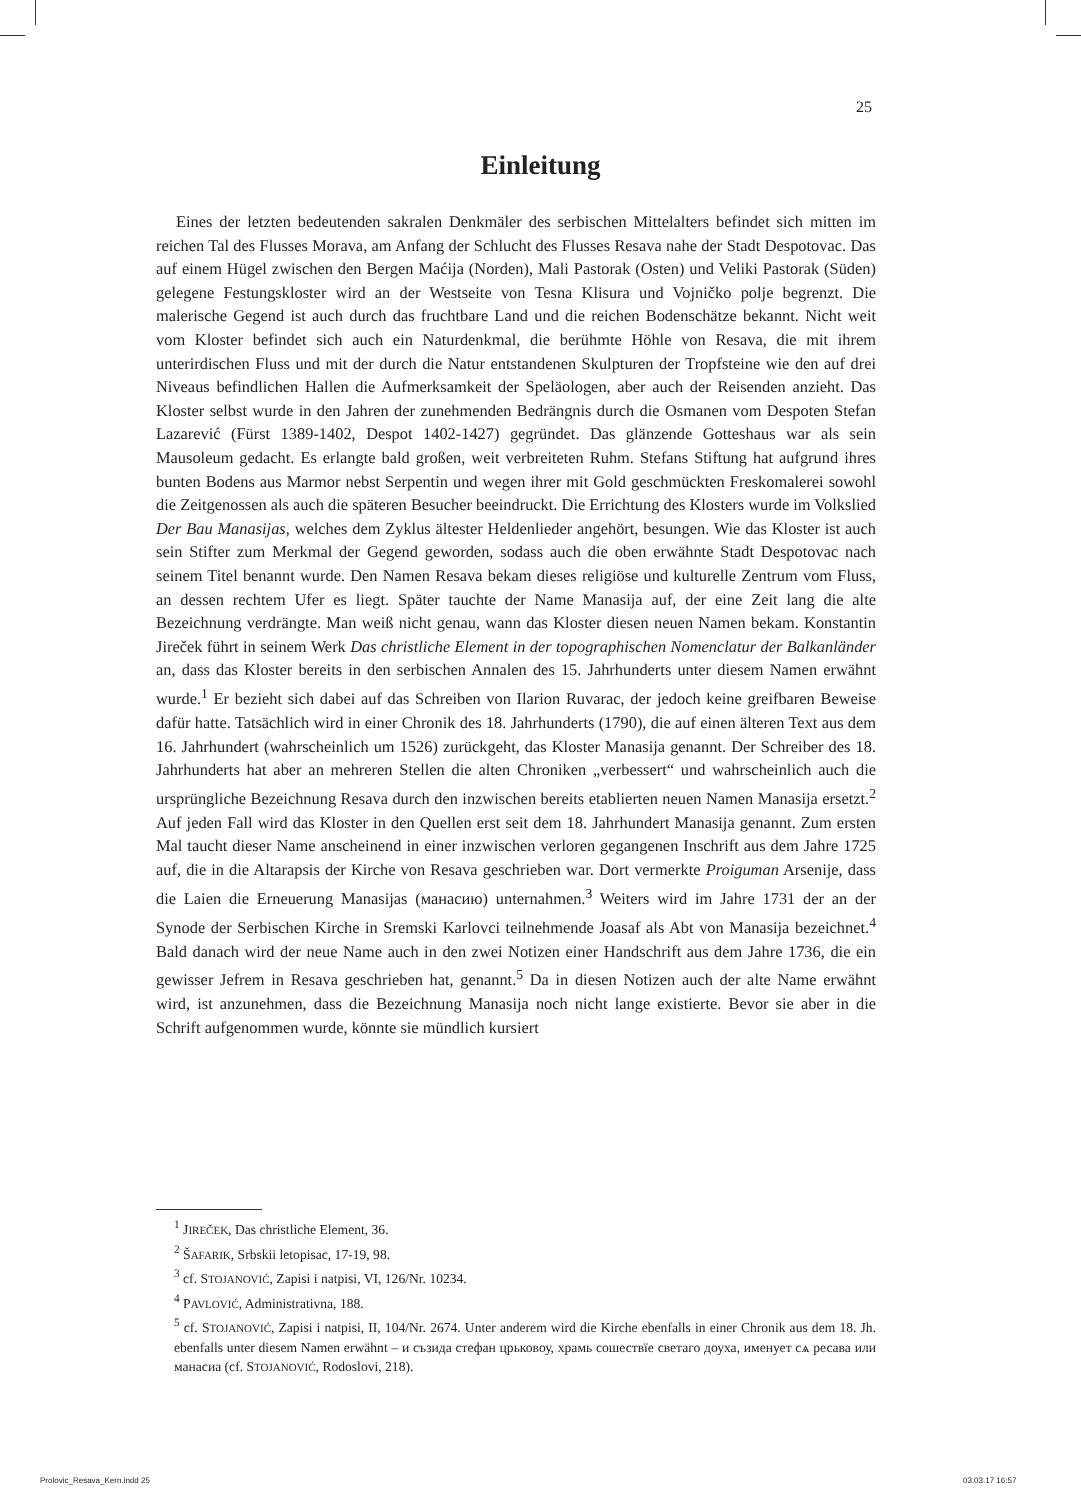25
Einleitung
Eines der letzten bedeutenden sakralen Denkmäler des serbischen Mittelalters befindet sich mitten im reichen Tal des Flusses Morava, am Anfang der Schlucht des Flusses Resava nahe der Stadt Despotovac. Das auf einem Hügel zwischen den Bergen Maćija (Norden), Mali Pastorak (Osten) und Veliki Pastorak (Süden) gelegene Festungskloster wird an der Westseite von Tesna Klisura und Vojničko polje begrenzt. Die malerische Gegend ist auch durch das fruchtbare Land und die reichen Bodenschätze bekannt. Nicht weit vom Kloster befindet sich auch ein Naturdenkmal, die berühmte Höhle von Resava, die mit ihrem unterirdischen Fluss und mit der durch die Natur entstandenen Skulpturen der Tropfsteine wie den auf drei Niveaus befindlichen Hallen die Aufmerksamkeit der Speläologen, aber auch der Reisenden anzieht. Das Kloster selbst wurde in den Jahren der zunehmenden Bedrängnis durch die Osmanen vom Despoten Stefan Lazarević (Fürst 1389-1402, Despot 1402-1427) gegründet. Das glänzende Gotteshaus war als sein Mausoleum gedacht. Es erlangte bald großen, weit verbreiteten Ruhm. Stefans Stiftung hat aufgrund ihres bunten Bodens aus Marmor nebst Serpentin und wegen ihrer mit Gold geschmückten Freskomalerei sowohl die Zeitgenossen als auch die späteren Besucher beeindruckt. Die Errichtung des Klosters wurde im Volkslied Der Bau Manasijas, welches dem Zyklus ältester Heldenlieder angehört, besungen. Wie das Kloster ist auch sein Stifter zum Merkmal der Gegend geworden, sodass auch die oben erwähnte Stadt Despotovac nach seinem Titel benannt wurde. Den Namen Resava bekam dieses religiöse und kulturelle Zentrum vom Fluss, an dessen rechtem Ufer es liegt. Später tauchte der Name Manasija auf, der eine Zeit lang die alte Bezeichnung verdrängte. Man weiß nicht genau, wann das Kloster diesen neuen Namen bekam. Konstantin Jireček führt in seinem Werk Das christliche Element in der topographischen Nomenclatur der Balkanländer an, dass das Kloster bereits in den serbischen Annalen des 15. Jahrhunderts unter diesem Namen erwähnt wurde.<sup>1</sup> Er bezieht sich dabei auf das Schreiben von Ilarion Ruvarac, der jedoch keine greifbaren Beweise dafür hatte. Tatsächlich wird in einer Chronik des 18. Jahrhunderts (1790), die auf einen älteren Text aus dem 16. Jahrhundert (wahrscheinlich um 1526) zurückgeht, das Kloster Manasija genannt. Der Schreiber des 18. Jahrhunderts hat aber an mehreren Stellen die alten Chroniken „verbessert“ und wahrscheinlich auch die ursprüngliche Bezeichnung Resava durch den inzwischen bereits etablierten neuen Namen Manasija ersetzt.<sup>2</sup> Auf jeden Fall wird das Kloster in den Quellen erst seit dem 18. Jahrhundert Manasija genannt. Zum ersten Mal taucht dieser Name anscheinend in einer inzwischen verloren gegangenen Inschrift aus dem Jahre 1725 auf, die in die Altarapsis der Kirche von Resava geschrieben war. Dort vermerkte Proiguman Arsenije, dass die Laien die Erneuerung Manasijas (манасию) unternahmen.<sup>3</sup> Weiters wird im Jahre 1731 der an der Synode der Serbischen Kirche in Sremski Karlovci teilnehmende Joasaf als Abt von Manasija bezeichnet.<sup>4</sup> Bald danach wird der neue Name auch in den zwei Notizen einer Handschrift aus dem Jahre 1736, die ein gewisser Jefrem in Resava geschrieben hat, genannt.<sup>5</sup> Da in diesen Notizen auch der alte Name erwähnt wird, ist anzunehmen, dass die Bezeichnung Manasija noch nicht lange existierte. Bevor sie aber in die Schrift aufgenommen wurde, könnte sie mündlich kursiert
<sup>1</sup> JIREČEK, Das christliche Element, 36.
<sup>2</sup> ŠAFARIK, Srbskii letopisac, 17-19, 98.
<sup>3</sup> cf. STOJANOVIĆ, Zapisi i natpisi, VI, 126/Nr. 10234.
<sup>4</sup> PAVLOVIĆ, Administrativna, 188.
<sup>5</sup> cf. STOJANOVIĆ, Zapisi i natpisi, II, 104/Nr. 2674. Unter anderem wird die Kirche ebenfalls in einer Chronik aus dem 18. Jh. ebenfalls unter diesem Namen erwähnt – и съзида стефан црьковоу, храмь сошествїе светаго доуха, именует сѧ ресава или манасиа (cf. STOJANOVIĆ, Rodoslovi, 218).
Prolovic_Resava_Kern.indd 25 03.03.17 16:57